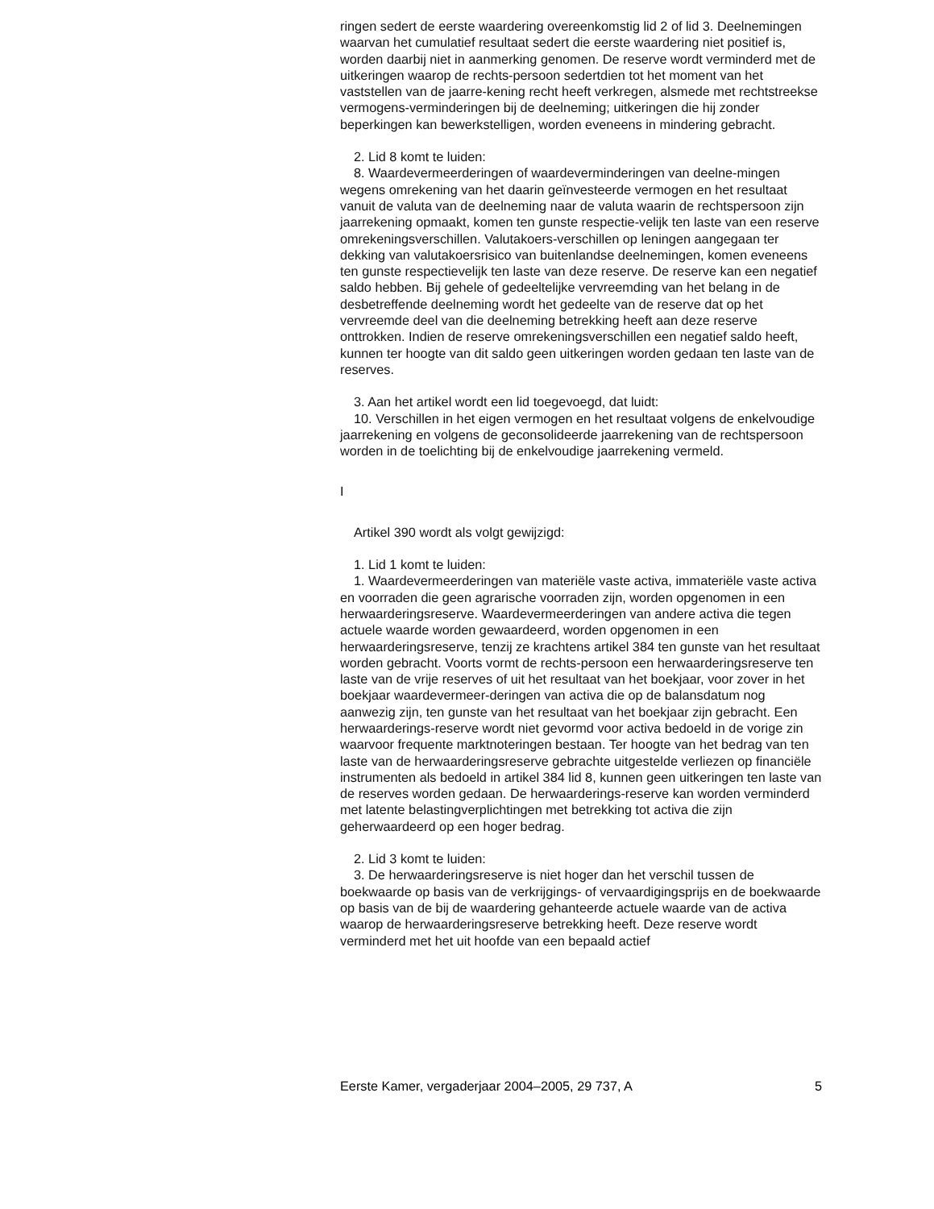ringen sedert de eerste waardering overeenkomstig lid 2 of lid 3. Deelnemingen waarvan het cumulatief resultaat sedert die eerste waardering niet positief is, worden daarbij niet in aanmerking genomen. De reserve wordt verminderd met de uitkeringen waarop de rechts-persoon sedertdien tot het moment van het vaststellen van de jaarre-kening recht heeft verkregen, alsmede met rechtstreekse vermogens-verminderingen bij de deelneming; uitkeringen die hij zonder beperkingen kan bewerkstelligen, worden eveneens in mindering gebracht.
2. Lid 8 komt te luiden:
8. Waardevermeerderingen of waardeverminderingen van deelne-mingen wegens omrekening van het daarin geïnvesteerde vermogen en het resultaat vanuit de valuta van de deelneming naar de valuta waarin de rechtspersoon zijn jaarrekening opmaakt, komen ten gunste respectie-velijk ten laste van een reserve omrekeningsverschillen. Valutakoers-verschillen op leningen aangegaan ter dekking van valutakoersrisico van buitenlandse deelnemingen, komen eveneens ten gunste respectievelijk ten laste van deze reserve. De reserve kan een negatief saldo hebben. Bij gehele of gedeeltelijke vervreemding van het belang in de desbetreffende deelneming wordt het gedeelte van de reserve dat op het vervreemde deel van die deelneming betrekking heeft aan deze reserve onttrokken. Indien de reserve omrekeningsverschillen een negatief saldo heeft, kunnen ter hoogte van dit saldo geen uitkeringen worden gedaan ten laste van de reserves.
3. Aan het artikel wordt een lid toegevoegd, dat luidt:
10. Verschillen in het eigen vermogen en het resultaat volgens de enkelvoudige jaarrekening en volgens de geconsolideerde jaarrekening van de rechtspersoon worden in de toelichting bij de enkelvoudige jaarrekening vermeld.
I
Artikel 390 wordt als volgt gewijzigd:
1. Lid 1 komt te luiden:
1. Waardevermeerderingen van materiële vaste activa, immateriële vaste activa en voorraden die geen agrarische voorraden zijn, worden opgenomen in een herwaarderingsreserve. Waardevermeerderingen van andere activa die tegen actuele waarde worden gewaardeerd, worden opgenomen in een herwaarderingsreserve, tenzij ze krachtens artikel 384 ten gunste van het resultaat worden gebracht. Voorts vormt de rechts-persoon een herwaarderingsreserve ten laste van de vrije reserves of uit het resultaat van het boekjaar, voor zover in het boekjaar waardevermeer-deringen van activa die op de balansdatum nog aanwezig zijn, ten gunste van het resultaat van het boekjaar zijn gebracht. Een herwaarderings-reserve wordt niet gevormd voor activa bedoeld in de vorige zin waarvoor frequente marktnoteringen bestaan. Ter hoogte van het bedrag van ten laste van de herwaarderingsreserve gebrachte uitgestelde verliezen op financiële instrumenten als bedoeld in artikel 384 lid 8, kunnen geen uitkeringen ten laste van de reserves worden gedaan. De herwaarderings-reserve kan worden verminderd met latente belastingverplichtingen met betrekking tot activa die zijn geherwaardeerd op een hoger bedrag.
2. Lid 3 komt te luiden:
3. De herwaarderingsreserve is niet hoger dan het verschil tussen de boekwaarde op basis van de verkrijgings- of vervaardigingsprijs en de boekwaarde op basis van de bij de waardering gehanteerde actuele waarde van de activa waarop de herwaarderingsreserve betrekking heeft. Deze reserve wordt verminderd met het uit hoofde van een bepaald actief
Eerste Kamer, vergaderjaar 2004–2005, 29 737, A 5